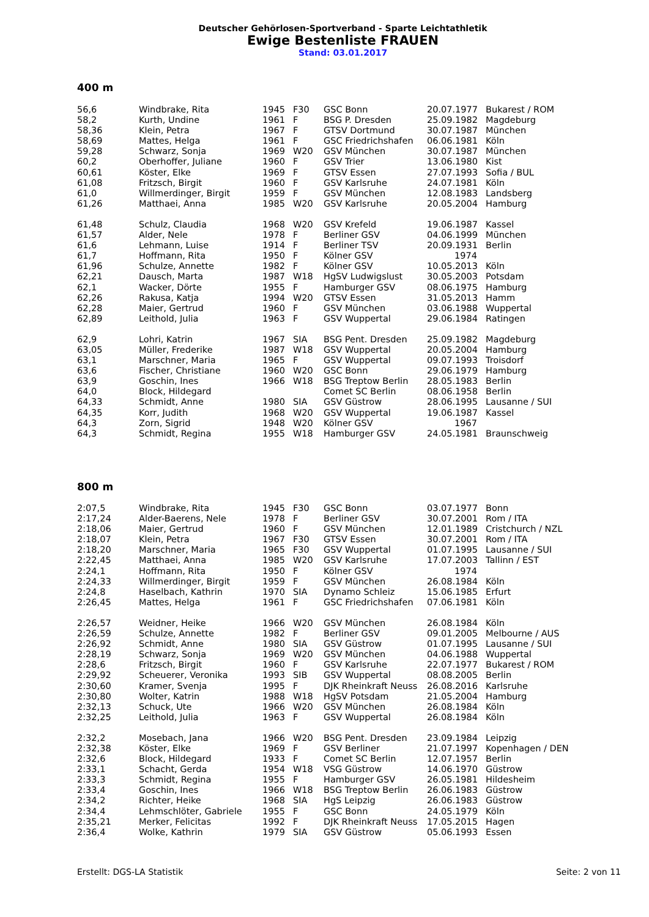Deutscher Gehörlosen-Sportverband - Sparte Leichtathletik
Ewige Bestenliste FRAUEN
Stand: 03.01.2017
400 m
| 56,6 | Windbrake, Rita | 1945 | F30 | GSC Bonn | 20.07.1977 | Bukarest / ROM |
| 58,2 | Kurth, Undine | 1961 | F | BSG P. Dresden | 25.09.1982 | Magdeburg |
| 58,36 | Klein, Petra | 1967 | F | GTSV Dortmund | 30.07.1987 | München |
| 58,69 | Mattes, Helga | 1961 | F | GSC Friedrichshafen | 06.06.1981 | Köln |
| 59,28 | Schwarz, Sonja | 1969 | W20 | GSV München | 30.07.1987 | München |
| 60,2 | Oberhoffer, Juliane | 1960 | F | GSV Trier | 13.06.1980 | Kist |
| 60,61 | Köster, Elke | 1969 | F | GTSV Essen | 27.07.1993 | Sofia / BUL |
| 61,08 | Fritzsch, Birgit | 1960 | F | GSV Karlsruhe | 24.07.1981 | Köln |
| 61,0 | Willmerdinger, Birgit | 1959 | F | GSV München | 12.08.1983 | Landsberg |
| 61,26 | Matthaei, Anna | 1985 | W20 | GSV Karlsruhe | 20.05.2004 | Hamburg |
| 61,48 | Schulz, Claudia | 1968 | W20 | GSV Krefeld | 19.06.1987 | Kassel |
| 61,57 | Alder, Nele | 1978 | F | Berliner GSV | 04.06.1999 | München |
| 61,6 | Lehmann, Luise | 1914 | F | Berliner TSV | 20.09.1931 | Berlin |
| 61,7 | Hoffmann, Rita | 1950 | F | Kölner GSV | 1974 | |
| 61,96 | Schulze, Annette | 1982 | F | Kölner GSV | 10.05.2013 | Köln |
| 62,21 | Dausch, Marta | 1987 | W18 | HgSV Ludwigslust | 30.05.2003 | Potsdam |
| 62,1 | Wacker, Dörte | 1955 | F | Hamburger GSV | 08.06.1975 | Hamburg |
| 62,26 | Rakusa, Katja | 1994 | W20 | GTSV Essen | 31.05.2013 | Hamm |
| 62,28 | Maier, Gertrud | 1960 | F | GSV München | 03.06.1988 | Wuppertal |
| 62,89 | Leithold, Julia | 1963 | F | GSV Wuppertal | 29.06.1984 | Ratingen |
| 62,9 | Lohri, Katrin | 1967 | SIA | BSG Pent. Dresden | 25.09.1982 | Magdeburg |
| 63,05 | Müller, Frederike | 1987 | W18 | GSV Wuppertal | 20.05.2004 | Hamburg |
| 63,1 | Marschner, Maria | 1965 | F | GSV Wuppertal | 09.07.1993 | Troisdorf |
| 63,6 | Fischer, Christiane | 1960 | W20 | GSC Bonn | 29.06.1979 | Hamburg |
| 63,9 | Goschin, Ines | 1966 | W18 | BSG Treptow Berlin | 28.05.1983 | Berlin |
| 64,0 | Block, Hildegard | | | Comet SC Berlin | 08.06.1958 | Berlin |
| 64,33 | Schmidt, Anne | 1980 | SIA | GSV Güstrow | 28.06.1995 | Lausanne / SUI |
| 64,35 | Korr, Judith | 1968 | W20 | GSV Wuppertal | 19.06.1987 | Kassel |
| 64,3 | Zorn, Sigrid | 1948 | W20 | Kölner GSV | 1967 | |
| 64,3 | Schmidt, Regina | 1955 | W18 | Hamburger GSV | 24.05.1981 | Braunschweig |
800 m
| 2:07,5 | Windbrake, Rita | 1945 | F30 | GSC Bonn | 03.07.1977 | Bonn |
| 2:17,24 | Alder-Baerens, Nele | 1978 | F | Berliner GSV | 30.07.2001 | Rom / ITA |
| 2:18,06 | Maier, Gertrud | 1960 | F | GSV München | 12.01.1989 | Cristchurch / NZL |
| 2:18,07 | Klein, Petra | 1967 | F30 | GTSV Essen | 30.07.2001 | Rom / ITA |
| 2:18,20 | Marschner, Maria | 1965 | F30 | GSV Wuppertal | 01.07.1995 | Lausanne / SUI |
| 2:22,45 | Matthaei, Anna | 1985 | W20 | GSV Karlsruhe | 17.07.2003 | Tallinn / EST |
| 2:24,1 | Hoffmann, Rita | 1950 | F | Kölner GSV | 1974 | |
| 2:24,33 | Willmerdinger, Birgit | 1959 | F | GSV München | 26.08.1984 | Köln |
| 2:24,8 | Haselbach, Kathrin | 1970 | SIA | Dynamo Schleiz | 15.06.1985 | Erfurt |
| 2:26,45 | Mattes, Helga | 1961 | F | GSC Friedrichshafen | 07.06.1981 | Köln |
| 2:26,57 | Weidner, Heike | 1966 | W20 | GSV München | 26.08.1984 | Köln |
| 2:26,59 | Schulze, Annette | 1982 | F | Berliner GSV | 09.01.2005 | Melbourne / AUS |
| 2:26,92 | Schmidt, Anne | 1980 | SIA | GSV Güstrow | 01.07.1995 | Lausanne / SUI |
| 2:28,19 | Schwarz, Sonja | 1969 | W20 | GSV München | 04.06.1988 | Wuppertal |
| 2:28,6 | Fritzsch, Birgit | 1960 | F | GSV Karlsruhe | 22.07.1977 | Bukarest / ROM |
| 2:29,92 | Scheuerer, Veronika | 1993 | SIB | GSV Wuppertal | 08.08.2005 | Berlin |
| 2:30,60 | Kramer, Svenja | 1995 | F | DJK Rheinkraft Neuss | 26.08.2016 | Karlsruhe |
| 2:30,80 | Wolter, Katrin | 1988 | W18 | HgSV Potsdam | 21.05.2004 | Hamburg |
| 2:32,13 | Schuck, Ute | 1966 | W20 | GSV München | 26.08.1984 | Köln |
| 2:32,25 | Leithold, Julia | 1963 | F | GSV Wuppertal | 26.08.1984 | Köln |
| 2:32,2 | Mosebach, Jana | 1966 | W20 | BSG Pent. Dresden | 23.09.1984 | Leipzig |
| 2:32,38 | Köster, Elke | 1969 | F | GSV Berliner | 21.07.1997 | Kopenhagen / DEN |
| 2:32,6 | Block, Hildegard | 1933 | F | Comet SC Berlin | 12.07.1957 | Berlin |
| 2:33,1 | Schacht, Gerda | 1954 | W18 | VSG Güstrow | 14.06.1970 | Güstrow |
| 2:33,3 | Schmidt, Regina | 1955 | F | Hamburger GSV | 26.05.1981 | Hildesheim |
| 2:33,4 | Goschin, Ines | 1966 | W18 | BSG Treptow Berlin | 26.06.1983 | Güstrow |
| 2:34,2 | Richter, Heike | 1968 | SIA | HgS Leipzig | 26.06.1983 | Güstrow |
| 2:34,4 | Lehmschlöter, Gabriele | 1955 | F | GSC Bonn | 24.05.1979 | Köln |
| 2:35,21 | Merker, Felicitas | 1992 | F | DJK Rheinkraft Neuss | 17.05.2015 | Hagen |
| 2:36,4 | Wolke, Kathrin | 1979 | SIA | GSV Güstrow | 05.06.1993 | Essen |
Erstellt: DGS-LA Statistik Seite: 2 von 11